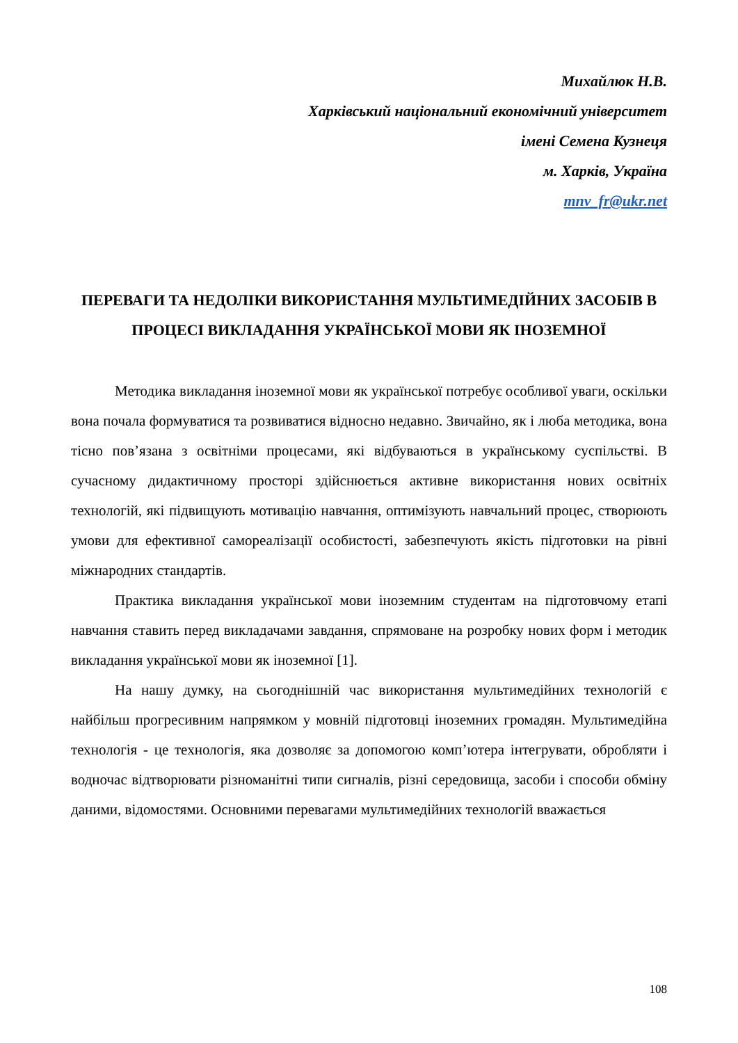Михайлюк Н.В.
Харківський національний економічний університет
імені Семена Кузнеця
м. Харків, Україна
mnv_fr@ukr.net
ПЕРЕВАГИ ТА НЕДОЛІКИ ВИКОРИСТАННЯ МУЛЬТИМЕДІЙНИХ ЗАСОБІВ В ПРОЦЕСІ ВИКЛАДАННЯ УКРАЇНСЬКОЇ МОВИ ЯК ІНОЗЕМНОЇ
Методика викладання іноземної мови як української потребує особливої уваги, оскільки вона почала формуватися та розвиватися відносно недавно. Звичайно, як і люба методика, вона тісно пов’язана з освітніми процесами, які відбуваються в українському суспільстві. В сучасному дидактичному просторі здійснюється активне використання нових освітніх технологій, які підвищують мотивацію навчання, оптимізують навчальний процес, створюють умови для ефективної самореалізації особистості, забезпечують якість підготовки на рівні міжнародних стандартів.
Практика викладання української мови іноземним студентам на підготовчому етапі навчання ставить перед викладачами завдання, спрямоване на розробку нових форм і методик викладання української мови як іноземної [1].
На нашу думку, на сьогоднішній час використання мультимедійних технологій є найбільш прогресивним напрямком у мовній підготовці іноземних громадян. Мультимедійна технологія - це технологія, яка дозволяє за допомогою комп’ютера інтегрувати, обробляти і водночас відтворювати різноманітні типи сигналів, різні середовища, засоби і способи обміну даними, відомостями. Основними перевагами мультимедійних технологій вважається
108